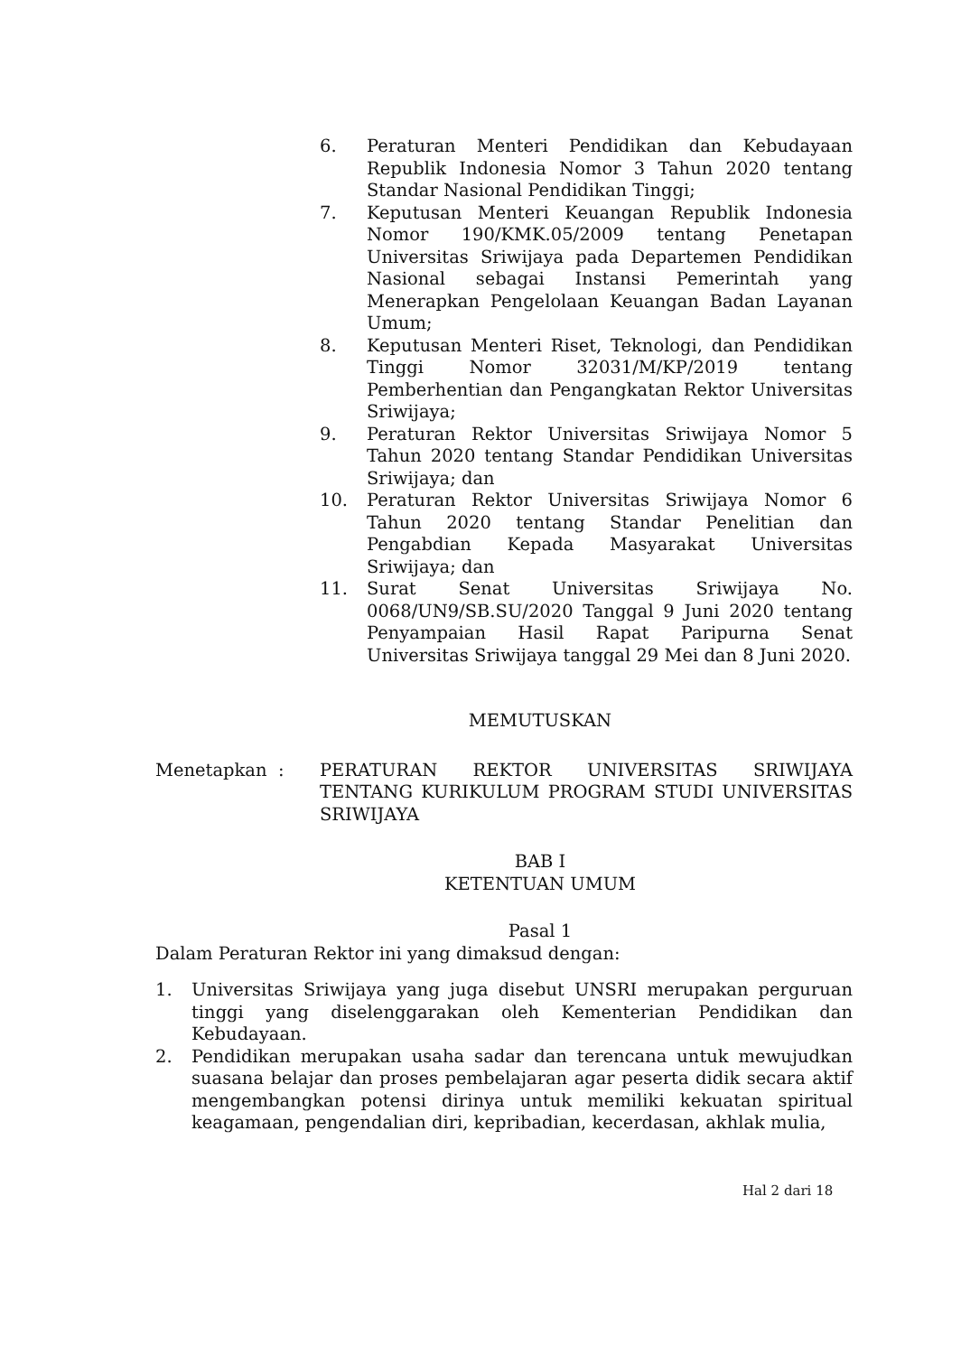6. Peraturan Menteri Pendidikan dan Kebudayaan Republik Indonesia Nomor 3 Tahun 2020 tentang Standar Nasional Pendidikan Tinggi;
7. Keputusan Menteri Keuangan Republik Indonesia Nomor 190/KMK.05/2009 tentang Penetapan Universitas Sriwijaya pada Departemen Pendidikan Nasional sebagai Instansi Pemerintah yang Menerapkan Pengelolaan Keuangan Badan Layanan Umum;
8. Keputusan Menteri Riset, Teknologi, dan Pendidikan Tinggi Nomor 32031/M/KP/2019 tentang Pemberhentian dan Pengangkatan Rektor Universitas Sriwijaya;
9. Peraturan Rektor Universitas Sriwijaya Nomor 5 Tahun 2020 tentang Standar Pendidikan Universitas Sriwijaya; dan
10. Peraturan Rektor Universitas Sriwijaya Nomor 6 Tahun 2020 tentang Standar Penelitian dan Pengabdian Kepada Masyarakat Universitas Sriwijaya; dan
11. Surat Senat Universitas Sriwijaya No. 0068/UN9/SB.SU/2020 Tanggal 9 Juni 2020 tentang Penyampaian Hasil Rapat Paripurna Senat Universitas Sriwijaya tanggal 29 Mei dan 8 Juni 2020.
MEMUTUSKAN
Menetapkan : PERATURAN REKTOR UNIVERSITAS SRIWIJAYA TENTANG KURIKULUM PROGRAM STUDI UNIVERSITAS SRIWIJAYA
BAB I
KETENTUAN UMUM
Pasal 1
Dalam Peraturan Rektor ini yang dimaksud dengan:
1. Universitas Sriwijaya yang juga disebut UNSRI merupakan perguruan tinggi yang diselenggarakan oleh Kementerian Pendidikan dan Kebudayaan.
2. Pendidikan merupakan usaha sadar dan terencana untuk mewujudkan suasana belajar dan proses pembelajaran agar peserta didik secara aktif mengembangkan potensi dirinya untuk memiliki kekuatan spiritual keagamaan, pengendalian diri, kepribadian, kecerdasan, akhlak mulia,
Hal 2 dari 18